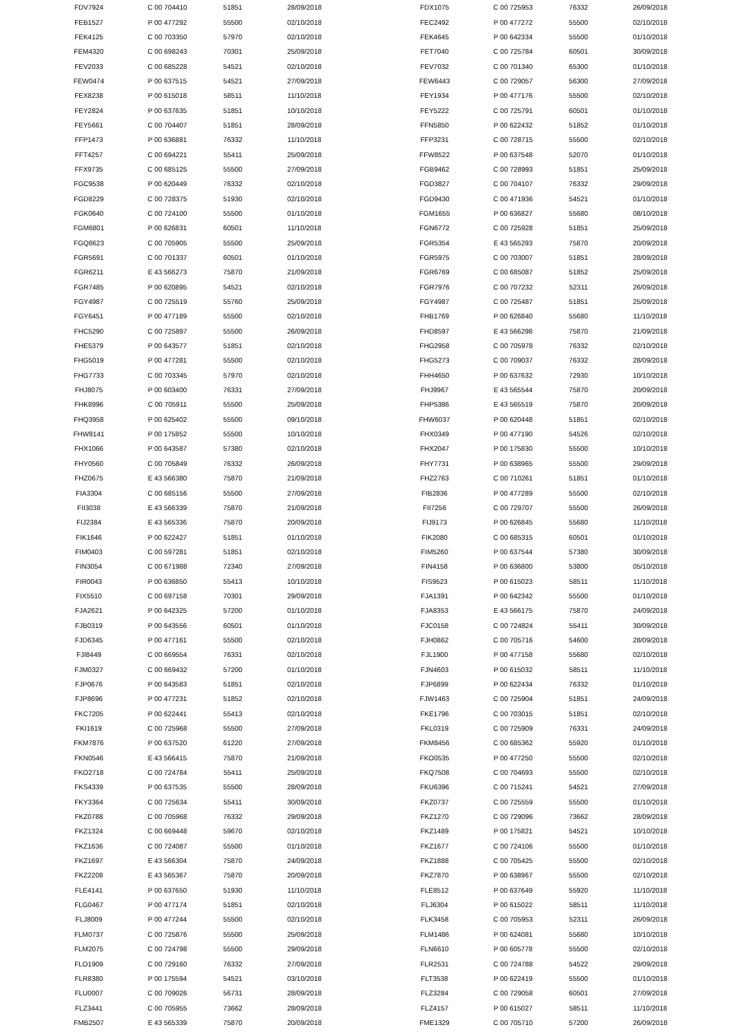| FDV7924 | C 00 704410 | 51851 | 28/09/2018 |
| FEB1527 | P 00 477292 | 55500 | 02/10/2018 |
| FEK4125 | C 00 703350 | 57970 | 02/10/2018 |
| FEM4320 | C 00 698243 | 70301 | 25/09/2018 |
| FEV2033 | C 00 685228 | 54521 | 02/10/2018 |
| FEW0474 | P 00 637515 | 54521 | 27/09/2018 |
| FEX8238 | P 00 615018 | 58511 | 11/10/2018 |
| FEY2824 | P 00 637635 | 51851 | 10/10/2018 |
| FEY5661 | C 00 704407 | 51851 | 28/09/2018 |
| FFP1473 | P 00 636881 | 76332 | 11/10/2018 |
| FFT4257 | C 00 694221 | 55411 | 25/09/2018 |
| FFX9735 | C 00 685125 | 55500 | 27/09/2018 |
| FGC9538 | P 00 620449 | 76332 | 02/10/2018 |
| FGD8229 | C 00 728375 | 51930 | 02/10/2018 |
| FGK0640 | C 00 724100 | 55500 | 01/10/2018 |
| FGM6801 | P 00 626831 | 60501 | 11/10/2018 |
| FGQ8623 | C 00 705905 | 55500 | 25/09/2018 |
| FGR5691 | C 00 701337 | 60501 | 01/10/2018 |
| FGR6211 | E 43 566273 | 75870 | 21/09/2018 |
| FGR7485 | P 00 620895 | 54521 | 02/10/2018 |
| FGY4987 | C 00 725519 | 55760 | 25/09/2018 |
| FGY6451 | P 00 477189 | 55500 | 02/10/2018 |
| FHC5290 | C 00 725897 | 55500 | 26/09/2018 |
| FHE5379 | P 00 643577 | 51851 | 02/10/2018 |
| FHG5019 | P 00 477281 | 55500 | 02/10/2018 |
| FHG7733 | C 00 703345 | 57970 | 02/10/2018 |
| FHJ8075 | P 00 603400 | 76331 | 27/09/2018 |
| FHK8996 | C 00 705911 | 55500 | 25/09/2018 |
| FHQ3958 | P 00 625402 | 55500 | 09/10/2018 |
| FHW8141 | P 00 175852 | 55500 | 10/10/2018 |
| FHX1066 | P 00 643587 | 57380 | 02/10/2018 |
| FHY0560 | C 00 705849 | 76332 | 26/09/2018 |
| FHZ0675 | E 43 566380 | 75870 | 21/09/2018 |
| FIA3304 | C 00 685156 | 55500 | 27/09/2018 |
| FII3038 | E 43 566339 | 75870 | 21/09/2018 |
| FIJ2384 | E 43 565336 | 75870 | 20/09/2018 |
| FIK1646 | P 00 622427 | 51851 | 01/10/2018 |
| FIM0403 | C 00 597281 | 51851 | 02/10/2018 |
| FIN3054 | C 00 671988 | 72340 | 27/09/2018 |
| FIR0043 | P 00 636850 | 55413 | 10/10/2018 |
| FIX5510 | C 00 697158 | 70301 | 29/09/2018 |
| FJA2621 | P 00 642325 | 57200 | 01/10/2018 |
| FJB0319 | P 00 643556 | 60501 | 01/10/2018 |
| FJD6345 | P 00 477161 | 55500 | 02/10/2018 |
| FJI8449 | C 00 669554 | 76331 | 02/10/2018 |
| FJM0327 | C 00 669432 | 57200 | 01/10/2018 |
| FJP0676 | P 00 643583 | 51851 | 02/10/2018 |
| FJP8696 | P 00 477231 | 51852 | 02/10/2018 |
| FKC7205 | P 00 622441 | 55413 | 02/10/2018 |
| FKI1619 | C 00 725968 | 55500 | 27/09/2018 |
| FKM7876 | P 00 637520 | 61220 | 27/09/2018 |
| FKN0546 | E 43 566415 | 75870 | 21/09/2018 |
| FKO2718 | C 00 724784 | 55411 | 25/09/2018 |
| FKS4339 | P 00 637535 | 55500 | 28/09/2018 |
| FKY3364 | C 00 725634 | 55411 | 30/09/2018 |
| FKZ0788 | C 00 705968 | 76332 | 29/09/2018 |
| FKZ1324 | C 00 669448 | 59670 | 02/10/2018 |
| FKZ1636 | C 00 724087 | 55500 | 01/10/2018 |
| FKZ1697 | E 43 566304 | 75870 | 24/09/2018 |
| FKZ2208 | E 43 565367 | 75870 | 20/09/2018 |
| FLE4141 | P 00 637650 | 51930 | 11/10/2018 |
| FLG0467 | P 00 477174 | 51851 | 02/10/2018 |
| FLJ8009 | P 00 477244 | 55500 | 02/10/2018 |
| FLM0737 | C 00 725876 | 55500 | 25/09/2018 |
| FLM2075 | C 00 724798 | 55500 | 29/09/2018 |
| FLO1909 | C 00 729160 | 76332 | 27/09/2018 |
| FLR8380 | P 00 175594 | 54521 | 03/10/2018 |
| FLU0007 | C 00 709026 | 56731 | 28/09/2018 |
| FLZ3441 | C 00 705955 | 73662 | 28/09/2018 |
| FMB2507 | E 43 565339 | 75870 | 20/09/2018 |
| FDX1075 | C 00 725953 | 76332 | 26/09/2018 |
| FEC2492 | P 00 477272 | 55500 | 02/10/2018 |
| FEK4645 | P 00 642334 | 55500 | 01/10/2018 |
| FET7040 | C 00 725784 | 60501 | 30/09/2018 |
| FEV7032 | C 00 701340 | 65300 | 01/10/2018 |
| FEW6443 | C 00 729057 | 56300 | 27/09/2018 |
| FEY1934 | P 00 477176 | 55500 | 02/10/2018 |
| FEY5222 | C 00 725791 | 60501 | 01/10/2018 |
| FFN5850 | P 00 622432 | 51852 | 01/10/2018 |
| FFP3231 | C 00 728715 | 55500 | 02/10/2018 |
| FFW8522 | P 00 637548 | 52070 | 01/10/2018 |
| FGB9462 | C 00 728993 | 51851 | 25/09/2018 |
| FGD3827 | C 00 704107 | 76332 | 29/09/2018 |
| FGD9430 | C 00 471936 | 54521 | 01/10/2018 |
| FGM1655 | P 00 636827 | 55680 | 08/10/2018 |
| FGN6772 | C 00 725928 | 51851 | 25/09/2018 |
| FGR5354 | E 43 565293 | 75870 | 20/09/2018 |
| FGR5975 | C 00 703007 | 51851 | 28/09/2018 |
| FGR6769 | C 00 685087 | 51852 | 25/09/2018 |
| FGR7976 | C 00 707232 | 52311 | 26/09/2018 |
| FGY4987 | C 00 725487 | 51851 | 25/09/2018 |
| FHB1769 | P 00 626840 | 55680 | 11/10/2018 |
| FHD8597 | E 43 566298 | 75870 | 21/09/2018 |
| FHG2958 | C 00 705978 | 76332 | 02/10/2018 |
| FHG5273 | C 00 709037 | 76332 | 28/09/2018 |
| FHH4650 | P 00 637632 | 72930 | 10/10/2018 |
| FHJ9967 | E 43 565544 | 75870 | 20/09/2018 |
| FHP5386 | E 43 565519 | 75870 | 20/09/2018 |
| FHW6037 | P 00 620448 | 51851 | 02/10/2018 |
| FHX0349 | P 00 477190 | 54526 | 02/10/2018 |
| FHX2047 | P 00 175830 | 55500 | 10/10/2018 |
| FHY7731 | P 00 638965 | 55500 | 29/09/2018 |
| FHZ2763 | C 00 710261 | 51851 | 01/10/2018 |
| FIB2836 | P 00 477289 | 55500 | 02/10/2018 |
| FII7256 | C 00 729707 | 55500 | 26/09/2018 |
| FIJ9173 | P 00 626845 | 55680 | 11/10/2018 |
| FIK2080 | C 00 685315 | 60501 | 01/10/2018 |
| FIM5260 | P 00 637544 | 57380 | 30/09/2018 |
| FIN4158 | P 00 636800 | 53800 | 05/10/2018 |
| FIS9523 | P 00 615023 | 58511 | 11/10/2018 |
| FJA1391 | P 00 642342 | 55500 | 01/10/2018 |
| FJA8353 | E 43 566175 | 75870 | 24/09/2018 |
| FJC0158 | C 00 724824 | 55411 | 30/09/2018 |
| FJH0862 | C 00 705716 | 54600 | 28/09/2018 |
| FJL1900 | P 00 477158 | 55680 | 02/10/2018 |
| FJN4603 | P 00 615032 | 58511 | 11/10/2018 |
| FJP6899 | P 00 622434 | 76332 | 01/10/2018 |
| FJW1463 | C 00 725904 | 51851 | 24/09/2018 |
| FKE1796 | C 00 703015 | 51851 | 02/10/2018 |
| FKL0319 | C 00 725909 | 76331 | 24/09/2018 |
| FKM8456 | C 00 685362 | 55920 | 01/10/2018 |
| FKO0535 | P 00 477250 | 55500 | 02/10/2018 |
| FKQ7508 | C 00 704693 | 55500 | 02/10/2018 |
| FKU6396 | C 00 715241 | 54521 | 27/09/2018 |
| FKZ0737 | C 00 725559 | 55500 | 01/10/2018 |
| FKZ1270 | C 00 729096 | 73662 | 28/09/2018 |
| FKZ1489 | P 00 175821 | 54521 | 10/10/2018 |
| FKZ1677 | C 00 724106 | 55500 | 01/10/2018 |
| FKZ1888 | C 00 705425 | 55500 | 02/10/2018 |
| FKZ7870 | P 00 638967 | 55500 | 02/10/2018 |
| FLE8512 | P 00 637649 | 55920 | 11/10/2018 |
| FLJ6304 | P 00 615022 | 58511 | 11/10/2018 |
| FLK3458 | C 00 705953 | 52311 | 26/09/2018 |
| FLM1486 | P 00 624081 | 55680 | 10/10/2018 |
| FLN6610 | P 00 605778 | 55500 | 02/10/2018 |
| FLR2531 | C 00 724788 | 54522 | 29/09/2018 |
| FLT3538 | P 00 622419 | 55500 | 01/10/2018 |
| FLZ3284 | C 00 729058 | 60501 | 27/09/2018 |
| FLZ4157 | P 00 615027 | 58511 | 11/10/2018 |
| FME1329 | C 00 705710 | 57200 | 26/09/2018 |